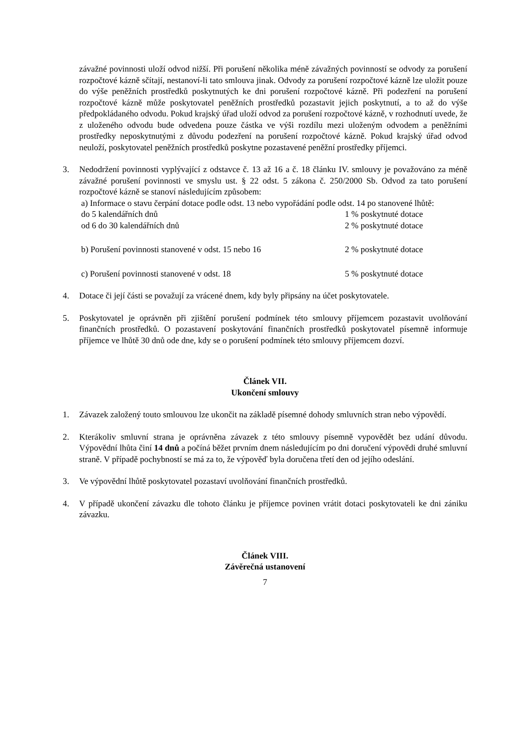závažné povinnosti uloží odvod nižší. Při porušení několika méně závažných povinností se odvody za porušení rozpočtové kázně sčítají, nestanoví-li tato smlouva jinak. Odvody za porušení rozpočtové kázně lze uložit pouze do výše peněžních prostředků poskytnutých ke dni porušení rozpočtové kázně. Při podezření na porušení rozpočtové kázně může poskytovatel peněžních prostředků pozastavit jejich poskytnutí, a to až do výše předpokládaného odvodu. Pokud krajský úřad uloží odvod za porušení rozpočtové kázně, v rozhodnutí uvede, že z uloženého odvodu bude odvedena pouze částka ve výši rozdílu mezi uloženým odvodem a peněžními prostředky neposkytnutými z důvodu podezření na porušení rozpočtové kázně. Pokud krajský úřad odvod neuloží, poskytovatel peněžních prostředků poskytne pozastavené peněžní prostředky příjemci.
3. Nedodržení povinnosti vyplývající z odstavce č. 13 až 16 a č. 18 článku IV. smlouvy je považováno za méně závažné porušení povinnosti ve smyslu ust. § 22 odst. 5 zákona č. 250/2000 Sb. Odvod za tato porušení rozpočtové kázně se stanoví následujícím způsobem:
a) Informace o stavu čerpání dotace podle odst. 13 nebo vypořádání podle odst. 14 po stanovené lhůtě:
do 5 kalendářních dnů 1 % poskytnuté dotace
od 6 do 30 kalendářních dnů 2 % poskytnuté dotace
b) Porušení povinnosti stanovené v odst. 15 nebo 16 2 % poskytnuté dotace
c) Porušení povinnosti stanovené v odst. 18 5 % poskytnuté dotace
4. Dotace či její části se považují za vrácené dnem, kdy byly připsány na účet poskytovatele.
5. Poskytovatel je oprávněn při zjištění porušení podmínek této smlouvy příjemcem pozastavit uvolňování finančních prostředků. O pozastavení poskytování finančních prostředků poskytovatel písemně informuje příjemce ve lhůtě 30 dnů ode dne, kdy se o porušení podmínek této smlouvy příjemcem dozví.
Článek VII.
Ukončení smlouvy
1. Závazek založený touto smlouvou lze ukončit na základě písemné dohody smluvních stran nebo výpovědí.
2. Kterákoliv smluvní strana je oprávněna závazek z této smlouvy písemně vypovědět bez udání důvodu. Výpovědní lhůta činí 14 dnů a počíná běžet prvním dnem následujícím po dni doručení výpovědi druhé smluvní straně. V případě pochybností se má za to, že výpověď byla doručena třetí den od jejího odeslání.
3. Ve výpovědní lhůtě poskytovatel pozastaví uvolňování finančních prostředků.
4. V případě ukončení závazku dle tohoto článku je příjemce povinen vrátit dotaci poskytovateli ke dni zániku závazku.
Článek VIII.
Závěrečná ustanovení
7